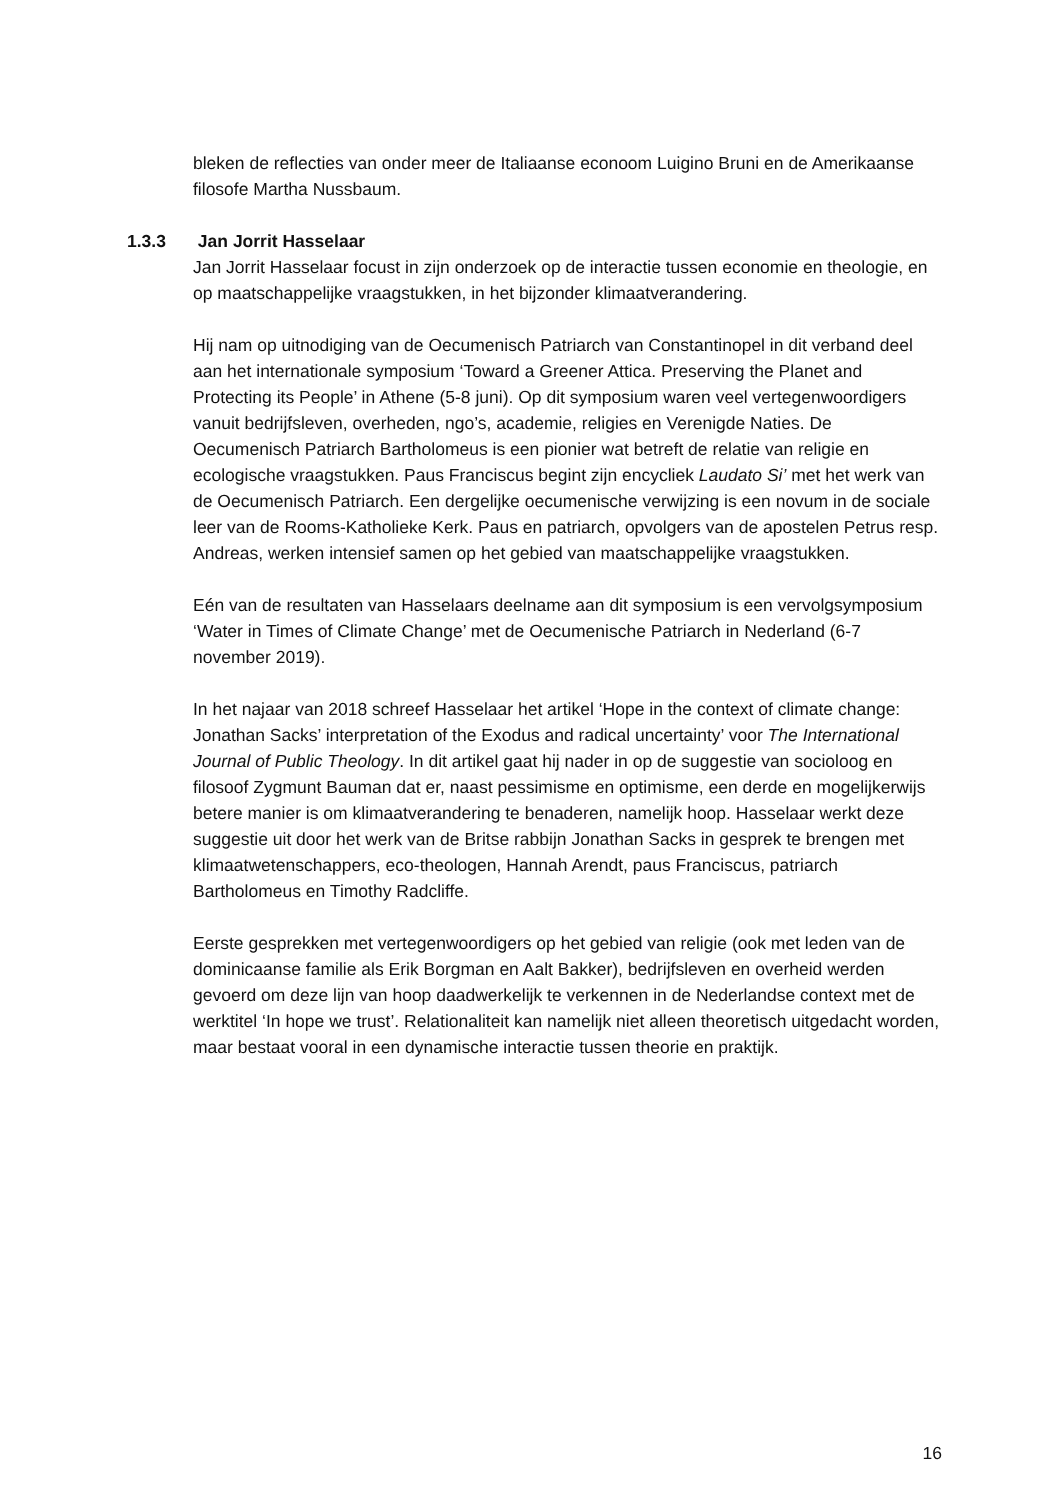bleken de reflecties van onder meer de Italiaanse econoom Luigino Bruni en de Amerikaanse filosofe Martha Nussbaum.
1.3.3 Jan Jorrit Hasselaar
Jan Jorrit Hasselaar focust in zijn onderzoek op de interactie tussen economie en theologie, en op maatschappelijke vraagstukken, in het bijzonder klimaatverandering.
Hij nam op uitnodiging van de Oecumenisch Patriarch van Constantinopel in dit verband deel aan het internationale symposium ‘Toward a Greener Attica. Preserving the Planet and Protecting its People’ in Athene (5-8 juni). Op dit symposium waren veel vertegenwoordigers vanuit bedrijfsleven, overheden, ngo’s, academie, religies en Verenigde Naties. De Oecumenisch Patriarch Bartholomeus is een pionier wat betreft de relatie van religie en ecologische vraagstukken. Paus Franciscus begint zijn encycliek Laudato Si’ met het werk van de Oecumenisch Patriarch. Een dergelijke oecumenische verwijzing is een novum in de sociale leer van de Rooms-Katholieke Kerk. Paus en patriarch, opvolgers van de apostelen Petrus resp. Andreas, werken intensief samen op het gebied van maatschappelijke vraagstukken.
Eén van de resultaten van Hasselaars deelname aan dit symposium is een vervolgsymposium ‘Water in Times of Climate Change’ met de Oecumenische Patriarch in Nederland (6-7 november 2019).
In het najaar van 2018 schreef Hasselaar het artikel ‘Hope in the context of climate change: Jonathan Sacks’ interpretation of the Exodus and radical uncertainty’ voor The International Journal of Public Theology. In dit artikel gaat hij nader in op de suggestie van socioloog en filosoof Zygmunt Bauman dat er, naast pessimisme en optimisme, een derde en mogelijkerwijs betere manier is om klimaatverandering te benaderen, namelijk hoop. Hasselaar werkt deze suggestie uit door het werk van de Britse rabbijn Jonathan Sacks in gesprek te brengen met klimaatwetenschappers, eco-theologen, Hannah Arendt, paus Franciscus, patriarch Bartholomeus en Timothy Radcliffe.
Eerste gesprekken met vertegenwoordigers op het gebied van religie (ook met leden van de dominicaanse familie als Erik Borgman en Aalt Bakker), bedrijfsleven en overheid werden gevoerd om deze lijn van hoop daadwerkelijk te verkennen in de Nederlandse context met de werktitel ‘In hope we trust’. Relationaliteit kan namelijk niet alleen theoretisch uitgedacht worden, maar bestaat vooral in een dynamische interactie tussen theorie en praktijk.
16